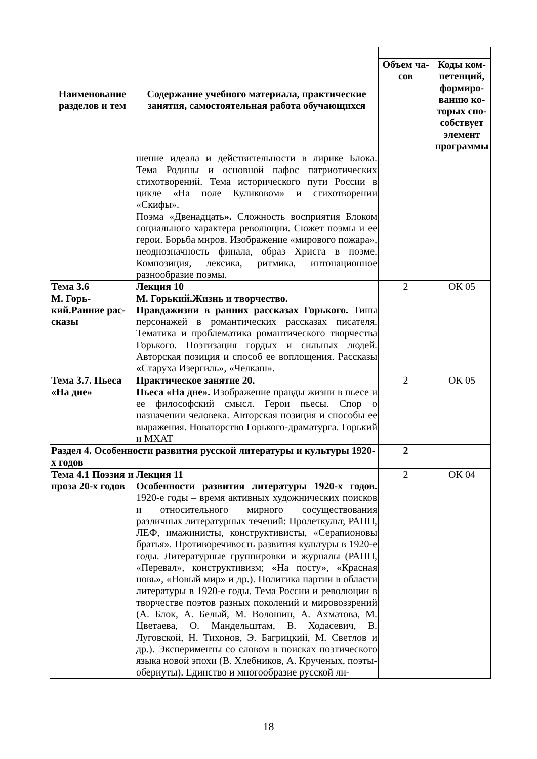| Наименование разделов и тем | Содержание учебного материала, практические занятия, самостоятельная работа обучающихся | | |
| | | Объем ча-сов | Коды ком-петенций, формиро-ванию ко-торых спо-собствует элемент программы |
| | шение идеала и действительности в лирике Блока. Тема Родины и основной пафос патриотических стихотворений. Тема исторического пути России в цикле «На поле Куликовом» и стихотворении «Скифы». Поэма «Двенадцать ». Сложность восприятия Блоком социального характера революции. Сюжет поэмы и ее герои. Борьба миров. Изображение «мирового пожара», неоднозначность финала, образ Христа в поэме. Композиция, лексика, ритмика, интонационное разнообразие поэмы. | | |
| Тема 3.6 М. Горь-кий.Ранние рас-сказы | Лекция 10 М. Горький.Жизнь и творчество. Правдажизни в ранних рассказах Горького. Типы персонажей в романтических рассказах писателя. Тематика и проблематика романтического творчества Горького. Поэтизация гордых и сильных людей. Авторская позиция и способ ее воплощения. Рассказы «Старуха Изергиль», «Челкаш». | 2 | ОК 05 |
| Тема 3.7. Пьеса «На дне» | Практическое занятие 20. Пьеса «На дне». Изображение правды жизни в пьесе и ее философский смысл. Герои пьесы. Спор о назначении человека. Авторская позиция и способы ее выражения. Новаторство Горького-драматурга. Горький и МХАТ | 2 | ОК 05 |
| Раздел 4. Особенности развития русской литературы и культуры 1920-х годов | | 2 | |
| Тема 4.1 Поэзия и проза 20-х годов | Лекция 11 Особенности развития литературы 1920-х годов. 1920-е годы – время активных художнических поисков и относительного мирного сосуществования различных литературных течений: Пролеткульт, РАПП, ЛЕФ, имажинисты, конструктивисты, «Серапионовы братья». Противоречивость развития культуры в 1920-е годы. Литературные группировки и журналы (РАПП, «Перевал», конструктивизм; «На посту», «Красная новь», «Новый мир» и др.). Политика партии в области литературы в 1920-е годы. Тема России и революции в творчестве поэтов разных поколений и мировоззрений (А. Блок, А. Белый, М. Волошин, А. Ахматова, М. Цветаева, О. Мандельштам, В. Ходасевич, В. Луговской, Н. Тихонов, Э. Багрицкий, М. Светлов и др.). Эксперименты со словом в поисках поэтического языка новой эпохи (В. Хлебников, А. Крученых, поэты-обериуты). Единство и многообразие русской ли- | 2 | ОК 04 |
18